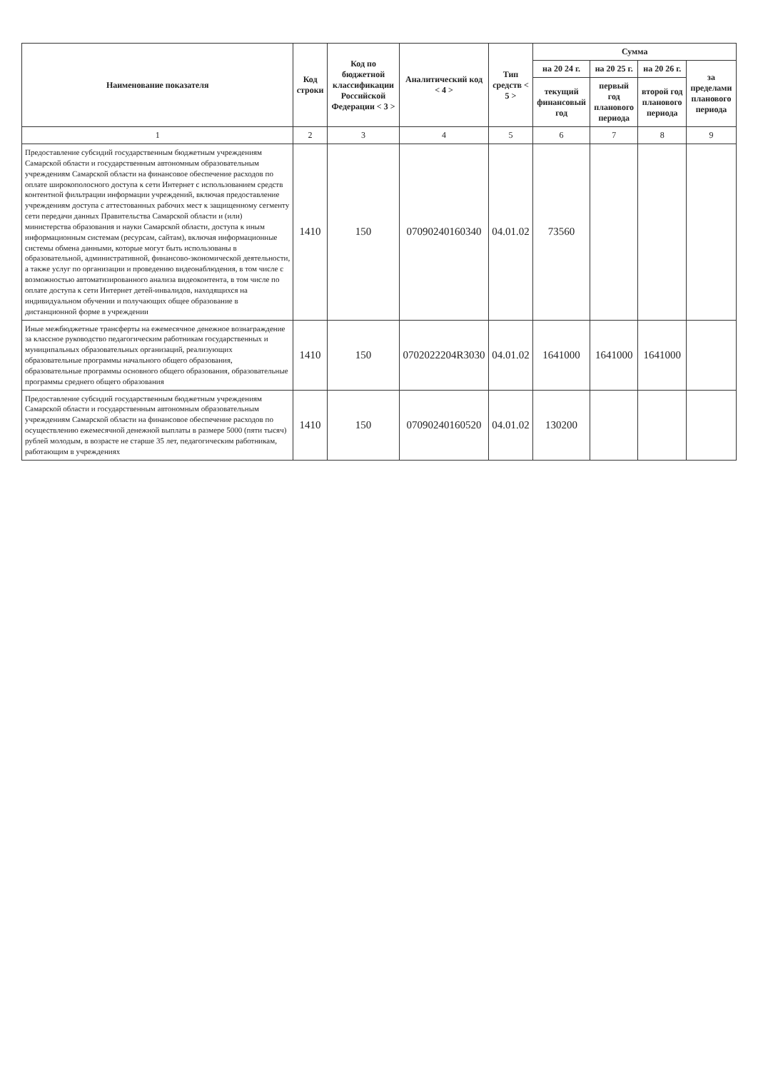| Наименование показателя | Код строки | Код по бюджетной классификации Российской Федерации < 3 > | Аналитический код < 4 > | Тип средств < 5 > | Сумма | | | |
| --- | --- | --- | --- | --- | --- | --- | --- | --- |
| | | | | | на 20 24 г. | на 20 25 г. | на 20 26 г. | за пределами планового периода |
| | | | | | текущий финансовый год | первый год планового периода | второй год планового периода | |
| 1 | 2 | 3 | 4 | 5 | 6 | 7 | 8 | 9 |
| Предоставление субсидий государственным бюджетным учреждениям Самарской области и государственным автономным образовательным учреждениям Самарской области на финансовое обеспечение расходов по оплате широкополосного доступа к сети Интернет с использованием средств контентной фильтрации информации учреждений, включая предоставление учреждениям доступа с аттестованных рабочих мест к защищенному сегменту сети передачи данных Правительства Самарской области и (или) министерства образования и науки Самарской области, доступа к иным информационным системам (ресурсам, сайтам), включая информационные системы обмена данными, которые могут быть использованы в образовательной, административной, финансово-экономической деятельности, а также услуг по организации и проведению видеонаблюдения, в том числе с возможностью автоматизированного анализа видеоконтента, в том числе по оплате доступа к сети Интернет детей-инвалидов, находящихся на индивидуальном обучении и получающих общее образование в дистанционной форме в учреждении | 1410 | 150 | 070902401603​40 | 04.01.02 | 73560 | | | |
| Иные межбюджетные трансферты на ежемесячное денежное вознаграждение за классное руководство педагогическим работникам государственных и муниципальных образовательных организаций, реализующих образовательные программы начального общего образования, образовательные программы основного общего образования, образовательные программы среднего общего образования | 1410 | 150 | 0702022204R3030 | 04.01.02 | 1641000 | 1641000 | 1641000 | |
| Предоставление субсидий государственным бюджетным учреждениям Самарской области и государственным автономным образовательным учреждениям Самарской области на финансовое обеспечение расходов по осуществлению ежемесячной денежной выплаты в размере 5000 (пяти тысяч) рублей молодым, в возрасте не старше 35 лет, педагогическим работникам, работающим в учреждениях | 1410 | 150 | 070902401605​20 | 04.01.02 | 130200 | | | |